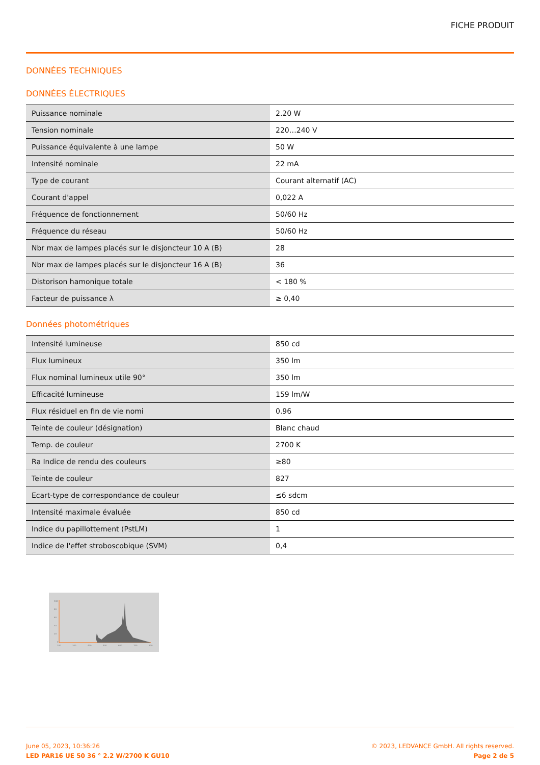FICHE PRODUIT
DONNÉES TECHNIQUES
DONNÉES ÉLECTRIQUES
| Puissance nominale | 2.20 W |
| Tension nominale | 220…240 V |
| Puissance équivalente à une lampe | 50 W |
| Intensité nominale | 22 mA |
| Type de courant | Courant alternatif (AC) |
| Courant d'appel | 0,022 A |
| Fréquence de fonctionnement | 50/60 Hz |
| Fréquence du réseau | 50/60 Hz |
| Nbr max de lampes placés sur le disjoncteur 10 A (B) | 28 |
| Nbr max de lampes placés sur le disjoncteur 16 A (B) | 36 |
| Distorison hamonique totale | < 180 % |
| Facteur de puissance λ | ≥ 0,40 |
Données photométriques
| Intensité lumineuse | 850 cd |
| Flux lumineux | 350 lm |
| Flux nominal lumineux utile 90° | 350 lm |
| Efficacité lumineuse | 159 lm/W |
| Flux résiduel en fin de vie nomi | 0.96 |
| Teinte de couleur (désignation) | Blanc chaud |
| Temp. de couleur | 2700 K |
| Ra Indice de rendu des couleurs | ≥80 |
| Teinte de couleur | 827 |
| Ecart-type de correspondance de couleur | ≤6 sdcm |
| Intensité maximale évaluée | 850 cd |
| Indice du papillottement (PstLM) | 1 |
| Indice de l'effet stroboscobique (SVM) | 0,4 |
100
80
60
40
20
0
200
300
400
500
600
700
800
June 05, 2023, 10:36:26 © 2023, LEDVANCE GmbH. All rights reserved.
LED PAR16 UE 50 36 ° 2.2 W/2700 K GU10 Page 2 de 5